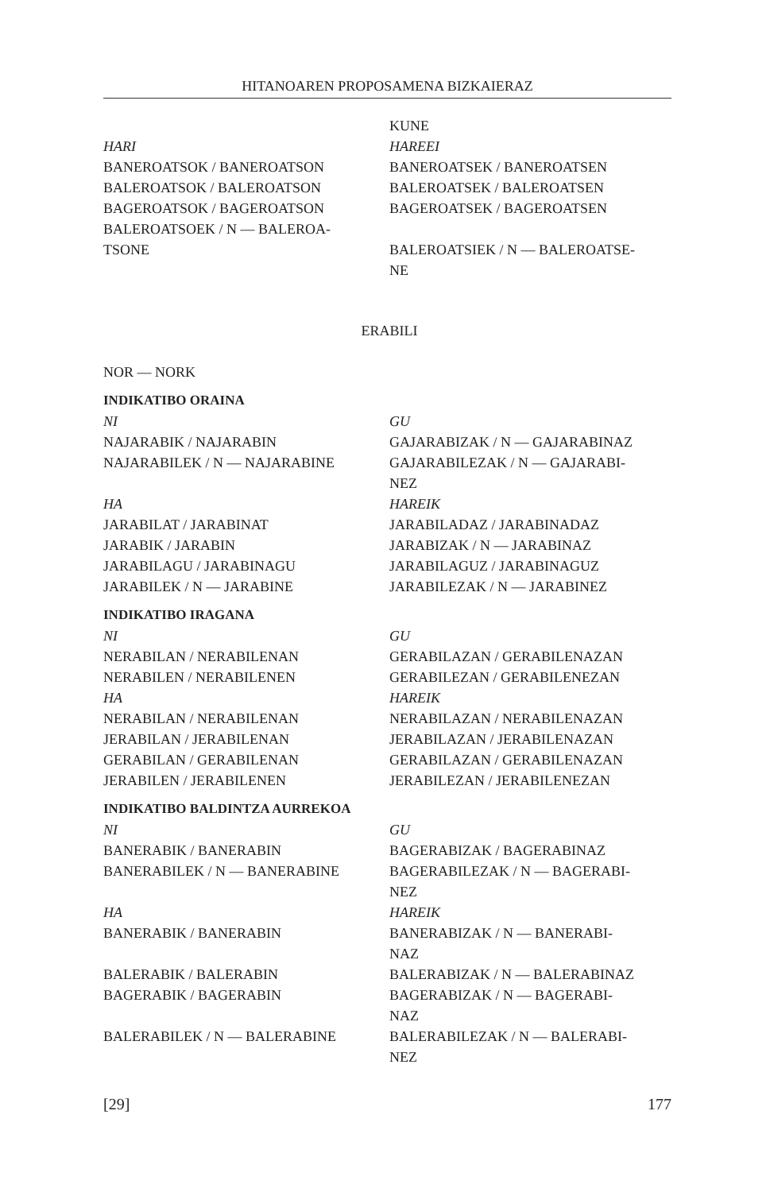HITANOAREN PROPOSAMENA BIZKAIERAZ
| | KUNE |
| HARI | HAREEI |
| BANEROATSOK / BANEROATSON | BANEROATSEK / BANEROATSEN |
| BALEROATSOK / BALEROATSON | BALEROATSEK / BALEROATSEN |
| BAGEROATSOK / BAGEROATSON | BAGEROATSEK / BAGEROATSEN |
| BALEROATSOEK / N — BALEROA- TSONE | BALEROATSIEK / N — BALEROATSE- NE |
ERABILI
NOR — NORK
INDIKATIBO ORAINA
| NI | GU |
| NAJARABIK / NAJARABIN | GAJARABIZAK / N — GAJARABINAZ |
| NAJARABILEK / N — NAJARABINE | GAJARABILEZAK / N — GAJARABI- NEZ |
| HA | HAREIK |
| JARABILAT / JARABINAT | JARABILADAZ / JARABINADAZ |
| JARABIK / JARABIN | JARABIZAK / N — JARABINAZ |
| JARABILAGU / JARABINAGU | JARABILAGUZ / JARABINAGUZ |
| JARABILEK / N — JARABINE | JARABILEZAK / N — JARABINEZ |
INDIKATIBO IRAGANA
| NI | GU |
| NERABILAN / NERABILENAN | GERABILAZAN / GERABILENAZAN |
| NERABILEN / NERABILENEN | GERABILEZAN / GERABILENEZAN |
| HA | HAREIK |
| NERABILAN / NERABILENAN | NERABILAZAN / NERABILENAZAN |
| JERABILAN / JERABILENAN | JERABILAZAN / JERABILENAZAN |
| GERABILAN / GERABILENAN | GERABILAZAN / GERABILENAZAN |
| JERABILEN / JERABILENEN | JERABILEZAN / JERABILENEZAN |
INDIKATIBO BALDINTZA AURREKOA
| NI | GU |
| BANERABIK / BANERABIN | BAGERABIZAK / BAGERABINAZ |
| BANERABILEK / N — BANERABINE | BAGERABILEZAK / N — BAGERABI- NEZ |
| HA | HAREIK |
| BANERABIK / BANERABIN | BANERABIZAK / N — BANERABI- NAZ |
| BALERABIK / BALERABIN | BALERABIZAK / N — BALERABINAZ |
| BAGERABIK / BAGERABIN | BAGERABIZAK / N — BAGERABI- NAZ |
| BALERABILEK / N — BALERABINE | BALERABILEZAK / N — BALERABI- NEZ |
[29] 177